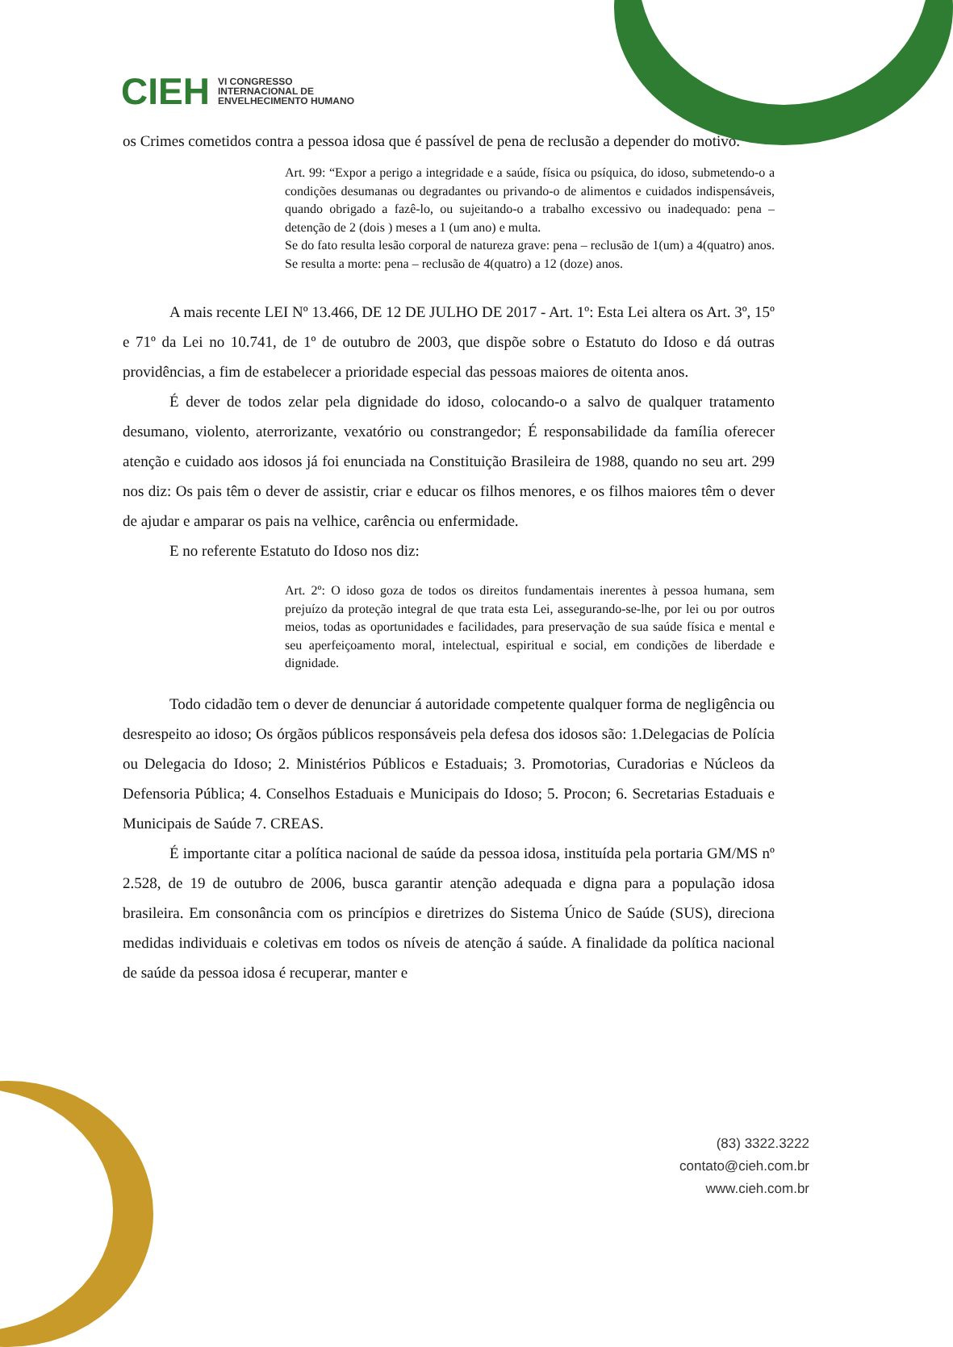CIEH
VI CONGRESSO
INTERNACIONAL DE
ENVELHECIMENTO HUMANO
os Crimes cometidos contra a pessoa idosa que é passível de pena de reclusão a depender do motivo.
Art. 99: “Expor a perigo a integridade e a saúde, física ou psíquica, do idoso, submetendo-o a condições desumanas ou degradantes ou privando-o de alimentos e cuidados indispensáveis, quando obrigado a fazê-lo, ou sujeitando-o a trabalho excessivo ou inadequado: pena – detenção de 2 (dois ) meses a 1 (um ano) e multa.
Se do fato resulta lesão corporal de natureza grave: pena – reclusão de 1(um) a 4(quatro) anos. Se resulta a morte: pena – reclusão de 4(quatro) a 12 (doze) anos.
A mais recente LEI Nº 13.466, DE 12 DE JULHO DE 2017 - Art. 1º: Esta Lei altera os Art. 3º, 15º e 71º da Lei no 10.741, de 1º de outubro de 2003, que dispõe sobre o Estatuto do Idoso e dá outras providências, a fim de estabelecer a prioridade especial das pessoas maiores de oitenta anos.
É dever de todos zelar pela dignidade do idoso, colocando-o a salvo de qualquer tratamento desumano, violento, aterrorizante, vexatório ou constrangedor; É responsabilidade da família oferecer atenção e cuidado aos idosos já foi enunciada na Constituição Brasileira de 1988, quando no seu art. 299 nos diz: Os pais têm o dever de assistir, criar e educar os filhos menores, e os filhos maiores têm o dever de ajudar e amparar os pais na velhice, carência ou enfermidade.
E no referente Estatuto do Idoso nos diz:
Art. 2º: O idoso goza de todos os direitos fundamentais inerentes à pessoa humana, sem prejuízo da proteção integral de que trata esta Lei, assegurando-se-lhe, por lei ou por outros meios, todas as oportunidades e facilidades, para preservação de sua saúde física e mental e seu aperfeiçoamento moral, intelectual, espiritual e social, em condições de liberdade e dignidade.
Todo cidadão tem o dever de denunciar á autoridade competente qualquer forma de negligência ou desrespeito ao idoso; Os órgãos públicos responsáveis pela defesa dos idosos são: 1.Delegacias de Polícia ou Delegacia do Idoso; 2. Ministérios Públicos e Estaduais; 3. Promotorias, Curadorias e Núcleos da Defensoria Pública; 4. Conselhos Estaduais e Municipais do Idoso; 5. Procon; 6. Secretarias Estaduais e Municipais de Saúde 7. CREAS.
É importante citar a política nacional de saúde da pessoa idosa, instituída pela portaria GM/MS nº 2.528, de 19 de outubro de 2006, busca garantir atenção adequada e digna para a população idosa brasileira. Em consonância com os princípios e diretrizes do Sistema Único de Saúde (SUS), direciona medidas individuais e coletivas em todos os níveis de atenção á saúde. A finalidade da política nacional de saúde da pessoa idosa é recuperar, manter e
(83) 3322.3222
contato@cieh.com.br
www.cieh.com.br